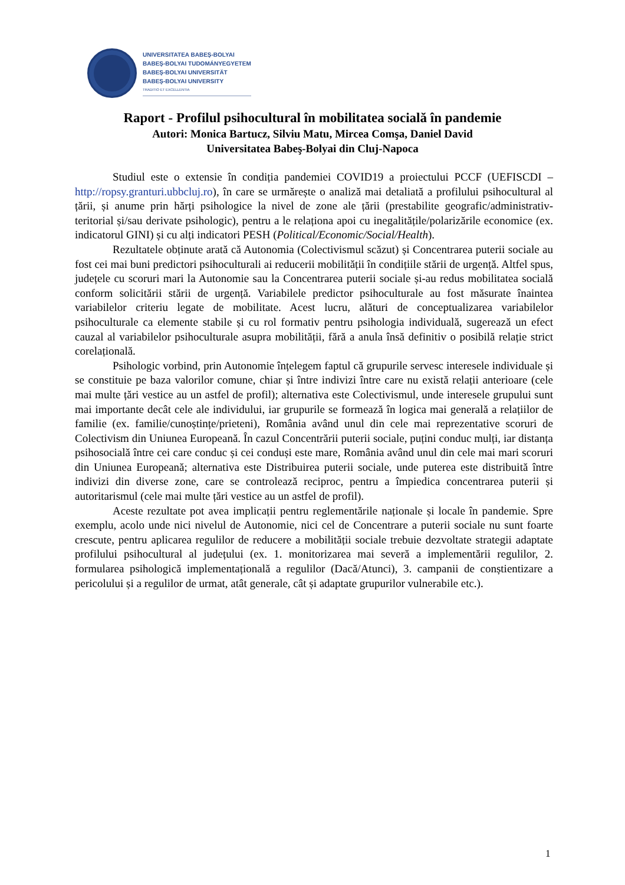UNIVERSITATEA BABEŞ-BOLYAI
BABEŞ-BOLYAI TUDOMÁNYEGYETEM
BABEŞ-BOLYAI UNIVERSITÄT
BABEŞ-BOLYAI UNIVERSITY
TRADITIO ET EXCELLENTIA
Raport - Profilul psihocultural în mobilitatea socială în pandemie
Autori: Monica Bartucz, Silviu Matu, Mircea Comşa, Daniel David
Universitatea Babeş-Bolyai din Cluj-Napoca
Studiul este o extensie în condiția pandemiei COVID19 a proiectului PCCF (UEFISCDI – http://ropsy.granturi.ubbcluj.ro), în care se urmărește o analiză mai detaliată a profilului psihocultural al țării, și anume prin hărți psihologice la nivel de zone ale țării (prestabilite geografic/administrativ-teritorial și/sau derivate psihologic), pentru a le relaționa apoi cu inegalitățile/polarizările economice (ex. indicatorul GINI) și cu alți indicatori PESH (Political/Economic/Social/Health).
Rezultatele obținute arată că Autonomia (Colectivismul scăzut) și Concentrarea puterii sociale au fost cei mai buni predictori psihoculturali ai reducerii mobilității în condițiile stării de urgență. Altfel spus, județele cu scoruri mari la Autonomie sau la Concentrarea puterii sociale și-au redus mobilitatea socială conform solicitării stării de urgență. Variabilele predictor psihoculturale au fost măsurate înaintea variabilelor criteriu legate de mobilitate. Acest lucru, alături de conceptualizarea variabilelor psihoculturale ca elemente stabile și cu rol formativ pentru psihologia individuală, sugerează un efect cauzal al variabilelor psihoculturale asupra mobilității, fără a anula însă definitiv o posibilă relație strict corelațională.
Psihologic vorbind, prin Autonomie înțelegem faptul că grupurile servesc interesele individuale și se constituie pe baza valorilor comune, chiar și între indivizi între care nu există relații anterioare (cele mai multe țări vestice au un astfel de profil); alternativa este Colectivismul, unde interesele grupului sunt mai importante decât cele ale individului, iar grupurile se formează în logica mai generală a relațiilor de familie (ex. familie/cunoștințe/prieteni), România având unul din cele mai reprezentative scoruri de Colectivism din Uniunea Europeană. În cazul Concentrării puterii sociale, puțini conduc mulți, iar distanța psihosocială între cei care conduc și cei conduși este mare, România având unul din cele mai mari scoruri din Uniunea Europeană; alternativa este Distribuirea puterii sociale, unde puterea este distribuită între indivizi din diverse zone, care se controlează reciproc, pentru a împiedica concentrarea puterii și autoritarismul (cele mai multe țări vestice au un astfel de profil).
Aceste rezultate pot avea implicații pentru reglementările naționale și locale în pandemie. Spre exemplu, acolo unde nici nivelul de Autonomie, nici cel de Concentrare a puterii sociale nu sunt foarte crescute, pentru aplicarea regulilor de reducere a mobilității sociale trebuie dezvoltate strategii adaptate profilului psihocultural al județului (ex. 1. monitorizarea mai severă a implementării regulilor, 2. formularea psihologică implementațională a regulilor (Dacă/Atunci), 3. campanii de conștientizare a pericolului și a regulilor de urmat, atât generale, cât și adaptate grupurilor vulnerabile etc.).
1